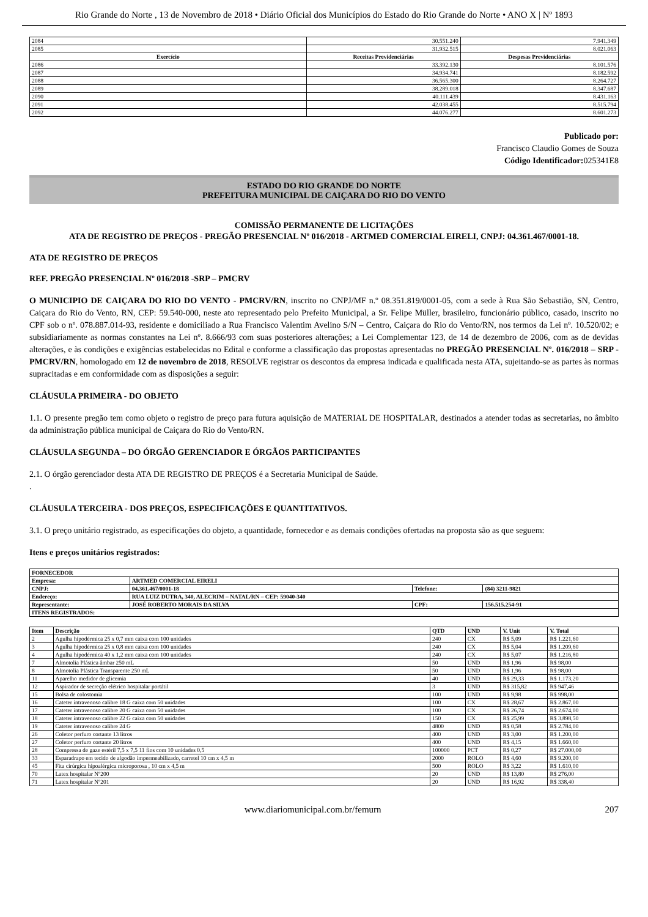Rio Grande do Norte , 13 de Novembro de 2018 • Diário Oficial dos Municípios do Estado do Rio Grande do Norte • ANO X | Nº 1893
| 2084 | 30.551.240 | 7.941.349 |
| 2085 | 31.932.515 | 8.021.063 |
| Exercício | Receitas Previdenciárias | Despesas Previdenciárias |
| 2086 | 33.392.130 | 8.101.576 |
| 2087 | 34.934.741 | 8.182.592 |
| 2088 | 36.565.300 | 8.264.727 |
| 2089 | 38.289.018 | 8.347.687 |
| 2090 | 40.111.439 | 8.431.163 |
| 2091 | 42.038.455 | 8.515.794 |
| 2092 | 44.076.277 | 8.601.273 |
Publicado por:
Francisco Claudio Gomes de Souza
Código Identificador: 025341E8
ESTADO DO RIO GRANDE DO NORTE
PREFEITURA MUNICIPAL DE CAIÇARA DO RIO DO VENTO
COMISSÃO PERMANENTE DE LICITAÇÕES
ATA DE REGISTRO DE PREÇOS - PREGÃO PRESENCIAL Nº 016/2018 - ARTMED COMERCIAL EIRELI, CNPJ: 04.361.467/0001-18.
ATA DE REGISTRO DE PREÇOS
REF. PREGÃO PRESENCIAL Nº 016/2018 -SRP – PMCRV
O MUNICIPIO DE CAIÇARA DO RIO DO VENTO - PMCRV/RN, inscrito no CNPJ/MF n.º 08.351.819/0001-05, com a sede à Rua São Sebastião, SN, Centro, Caiçara do Rio do Vento, RN, CEP: 59.540-000, neste ato representado pelo Prefeito Municipal, a Sr. Felipe Müller, brasileiro, funcionário público, casado, inscrito no CPF sob o nº. 078.887.014-93, residente e domiciliado a Rua Francisco Valentim Avelino S/N – Centro, Caiçara do Rio do Vento/RN, nos termos da Lei nº. 10.520/02; e subsidiariamente as normas constantes na Lei nº. 8.666/93 com suas posteriores alterações; a Lei Complementar 123, de 14 de dezembro de 2006, com as de devidas alterações, e às condições e exigências estabelecidas no Edital e conforme a classificação das propostas apresentadas no PREGÃO PRESENCIAL Nº. 016/2018 – SRP - PMCRV/RN, homologado em 12 de novembro de 2018, RESOLVE registrar os descontos da empresa indicada e qualificada nesta ATA, sujeitando-se as partes às normas supracitadas e em conformidade com as disposições a seguir:
CLÁUSULA PRIMEIRA - DO OBJETO
1.1. O presente pregão tem como objeto o registro de preço para futura aquisição de MATERIAL DE HOSPITALAR, destinados a atender todas as secretarias, no âmbito da administração pública municipal de Caiçara do Rio do Vento/RN.
CLÁUSULA SEGUNDA – DO ÓRGÃO GERENCIADOR E ÓRGÃOS PARTICIPANTES
2.1. O órgão gerenciador desta ATA DE REGISTRO DE PREÇOS é a Secretaria Municipal de Saúde.
.
CLÁUSULA TERCEIRA - DOS PREÇOS, ESPECIFICAÇÕES E QUANTITATIVOS.
3.1. O preço unitário registrado, as especificações do objeto, a quantidade, fornecedor e as demais condições ofertadas na proposta são as que seguem:
Itens e preços unitários registrados:
| FORNECEDOR | | | |
| Empresa: | ARTMED COMERCIAL EIRELI | | |
| CNPJ: | 04.361.467/0001-18 | Telefone: | (84) 3211-9821 |
| Endereço: | RUA LUIZ DUTRA, 340, ALECRIM – NATAL/RN – CEP: 59040-340 | | |
| Representante: | JOSÉ ROBERTO MORAIS DA SILVA | CPF: | 156.515.254-91 |
| ITENS REGISTRADOS: | | | |
| Item | Descrição | QTD | UND | V. Unit | V. Total |
| --- | --- | --- | --- | --- | --- |
| 2 | Agulha hipodérmica 25 x 0,7 mm caixa com 100 unidades | 240 | CX | R$ 5,09 | R$ 1.221,60 |
| 3 | Agulha hipodérmica 25 x 0,8 mm caixa com 100 unidades | 240 | CX | R$ 5,04 | R$ 1.209,60 |
| 4 | Agulha hipodérmica 40 x 1,2 mm caixa com 100 unidades | 240 | CX | R$ 5,07 | R$ 1.216,80 |
| 7 | Almotolia Plástica âmbar 250 mL | 50 | UND | R$ 1,96 | R$ 98,00 |
| 8 | Almotolia Plástica Transparente 250 mL | 50 | UND | R$ 1,96 | R$ 98,00 |
| 11 | Aparelho medidor de glicemia | 40 | UND | R$ 29,33 | R$ 1.173,20 |
| 12 | Aspirador de secreção elétrico hospitalar portátil | 3 | UND | R$ 315,82 | R$ 947,46 |
| 15 | Bolsa de colostomia | 100 | UND | R$ 9,98 | R$ 998,00 |
| 16 | Cateter intravenoso calibre 18 G caixa com 50 unidades | 100 | CX | R$ 28,67 | R$ 2.867,00 |
| 17 | Cateter intravenoso calibre 20 G caixa com 50 unidades | 100 | CX | R$ 26,74 | R$ 2.674,00 |
| 18 | Cateter intravenoso calibre 22 G caixa com 50 unidades | 150 | CX | R$ 25,99 | R$ 3.898,50 |
| 19 | Cateter intravenoso calibre 24 G | 4800 | UND | R$ 0,58 | R$ 2.784,00 |
| 26 | Coletor perfuro cortante 13 litros | 400 | UND | R$ 3,00 | R$ 1.200,00 |
| 27 | Coletor perfuro cortante 20 litros | 400 | UND | R$ 4,15 | R$ 1.660,00 |
| 28 | Compressa de gaze estéril 7,5 x 7,5 11 fios com 10 unidades 0,5 | 100000 | PCT | R$ 0,27 | R$ 27.000,00 |
| 33 | Esparadrapo em tecido de algodão impermeabilizado, carretel 10 cm x 4,5 m | 2000 | ROLO | R$ 4,60 | R$ 9.200,00 |
| 45 | Fita cirúrgica hipoalérgica microporosa , 10 cm x 4,5 m | 500 | ROLO | R$ 3,22 | R$ 1.610,00 |
| 70 | Latex hospitalar Nº200 | 20 | UND | R$ 13,80 | R$ 276,00 |
| 71 | Latex hospitalar Nº201 | 20 | UND | R$ 16,92 | R$ 338,40 |
www.diariomunicipal.com.br/femurn 207